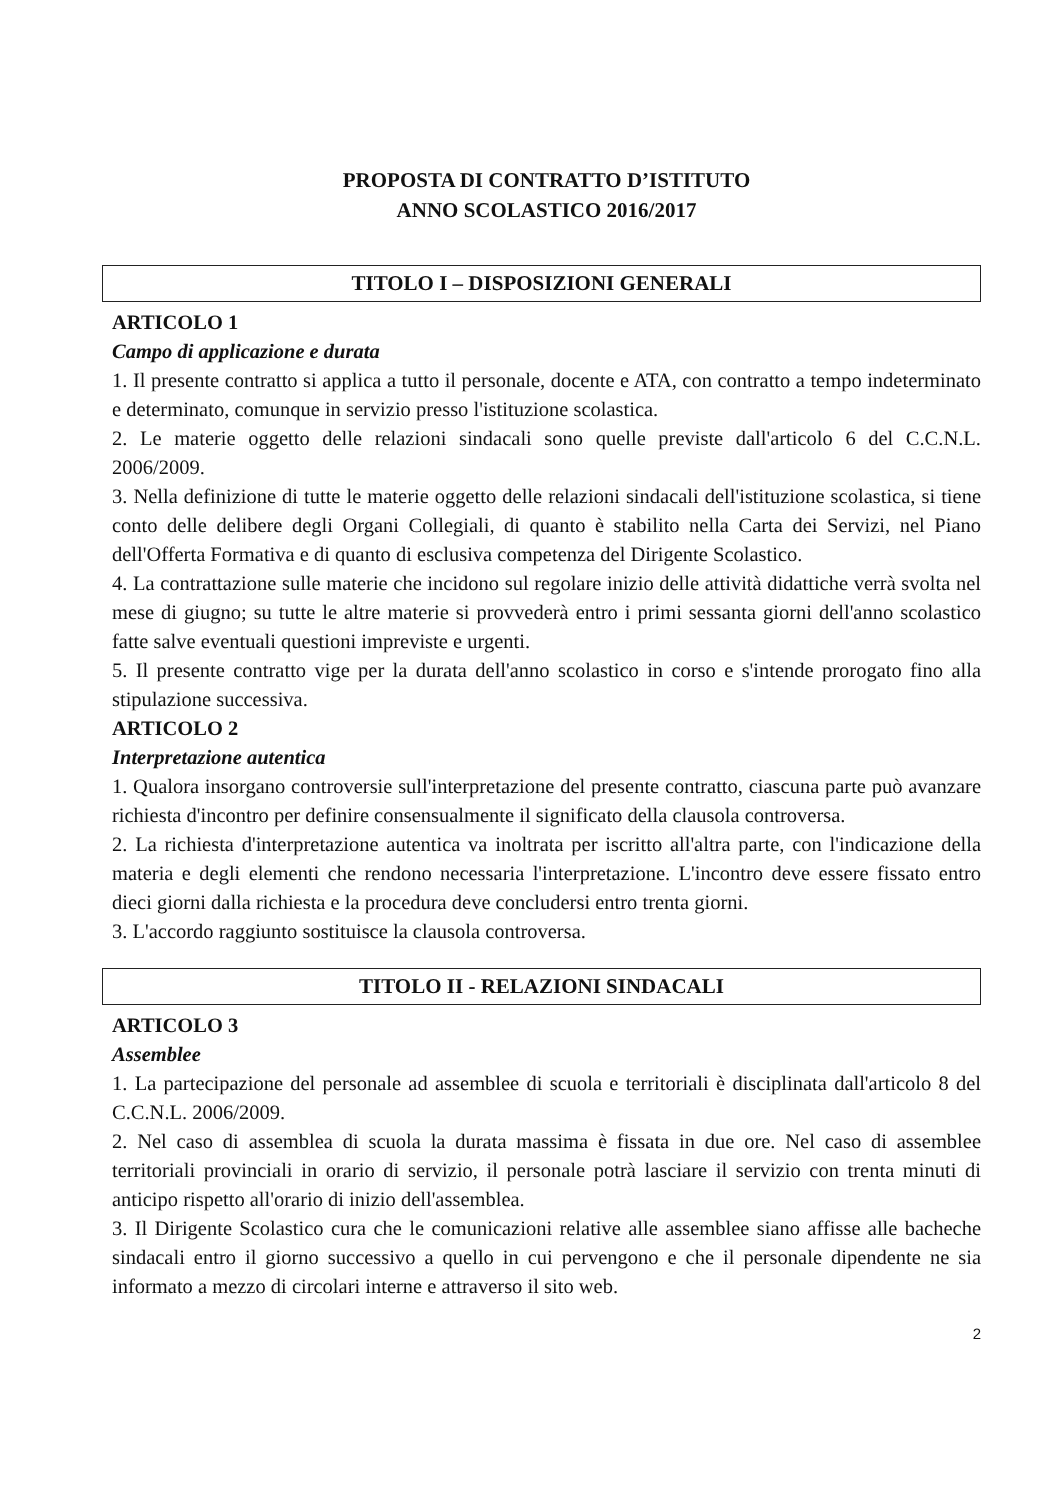PROPOSTA DI CONTRATTO D’ISTITUTO
ANNO SCOLASTICO 2016/2017
TITOLO I – DISPOSIZIONI GENERALI
ARTICOLO 1
Campo di applicazione e durata
1. Il presente contratto si applica a tutto il personale, docente e ATA, con contratto a tempo indeterminato e determinato, comunque in servizio presso l'istituzione scolastica.
2. Le materie oggetto delle relazioni sindacali sono quelle previste dall'articolo 6 del C.C.N.L. 2006/2009.
3. Nella definizione di tutte le materie oggetto delle relazioni sindacali dell'istituzione scolastica, si tiene conto delle delibere degli Organi Collegiali, di quanto è stabilito nella Carta dei Servizi, nel Piano dell'Offerta Formativa e di quanto di esclusiva competenza del Dirigente Scolastico.
4. La contrattazione sulle materie che incidono sul regolare inizio delle attività didattiche verrà svolta nel mese di giugno; su tutte le altre materie si provvederà entro i primi sessanta giorni dell'anno scolastico fatte salve eventuali questioni impreviste e urgenti.
5. Il presente contratto vige per la durata dell'anno scolastico in corso e s'intende prorogato fino alla stipulazione successiva.
ARTICOLO 2
Interpretazione autentica
1. Qualora insorgano controversie sull'interpretazione del presente contratto, ciascuna parte può avanzare richiesta d'incontro per definire consensualmente il significato della clausola controversa.
2. La richiesta d'interpretazione autentica va inoltrata per iscritto all'altra parte, con l'indicazione della materia e degli elementi che rendono necessaria l'interpretazione. L'incontro deve essere fissato entro dieci giorni dalla richiesta e la procedura deve concludersi entro trenta giorni.
3. L'accordo raggiunto sostituisce la clausola controversa.
TITOLO II - RELAZIONI SINDACALI
ARTICOLO 3
Assemblee
1. La partecipazione del personale ad assemblee di scuola e territoriali è disciplinata dall'articolo 8 del C.C.N.L. 2006/2009.
2. Nel caso di assemblea di scuola la durata massima è fissata in due ore. Nel caso di assemblee territoriali provinciali in orario di servizio, il personale potrà lasciare il servizio con trenta minuti di anticipo rispetto all'orario di inizio dell'assemblea.
3. Il Dirigente Scolastico cura che le comunicazioni relative alle assemblee siano affisse alle bacheche sindacali entro il giorno successivo a quello in cui pervengono e che il personale dipendente ne sia informato a mezzo di circolari interne e attraverso il sito web.
2